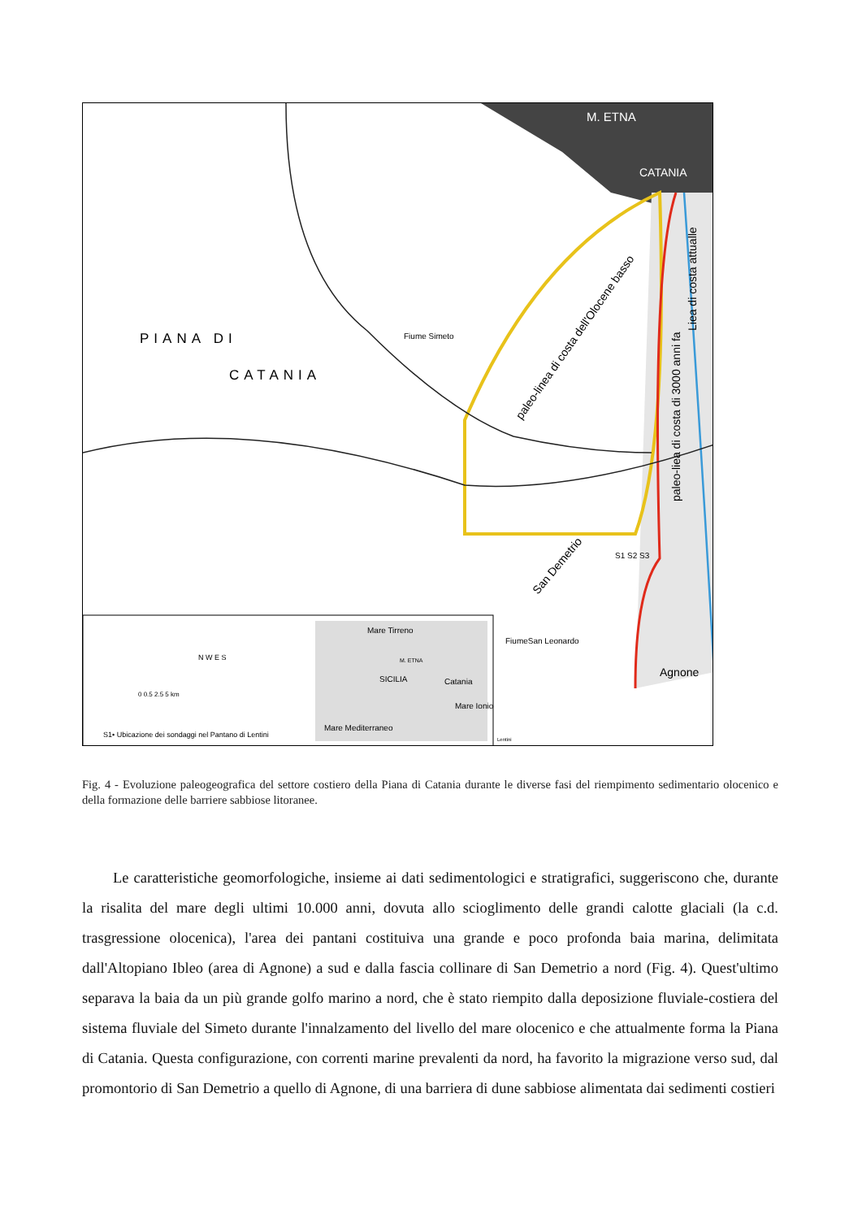M. ETNA
CATANIA
PIANA DI
CATANIA
Fiume Simeto
paleo-linea di costa dell'Olocene basso
paleo-liea di costa di 3000 anni fa
Liea di costa attualle
San Demetrio
S1 S2 S3
FiumeSan Leonardo
Agnone
N W E S
0 0.5 2.5 5 km
S1• Ubicazione dei sondaggi nel Pantano di Lentini
Mare Tirreno
M. ETNA
SICILIA
Catania
Mare Ionio
Mare Mediterraneo
Lentini
Fig. 4 - Evoluzione paleogeografica del settore costiero della Piana di Catania durante le diverse fasi del riempimento sedimentario olocenico e della formazione delle barriere sabbiose litoranee.
Le caratteristiche geomorfologiche, insieme ai dati sedimentologici e stratigrafici, suggeriscono che, durante la risalita del mare degli ultimi 10.000 anni, dovuta allo scioglimento delle grandi calotte glaciali (la c.d. trasgressione olocenica), l'area dei pantani costituiva una grande e poco profonda baia marina, delimitata dall'Altopiano Ibleo (area di Agnone) a sud e dalla fascia collinare di San Demetrio a nord (Fig. 4). Quest'ultimo separava la baia da un più grande golfo marino a nord, che è stato riempito dalla deposizione fluviale-costiera del sistema fluviale del Simeto durante l'innalzamento del livello del mare olocenico e che attualmente forma la Piana di Catania. Questa configurazione, con correnti marine prevalenti da nord, ha favorito la migrazione verso sud, dal promontorio di San Demetrio a quello di Agnone, di una barriera di dune sabbiose alimentata dai sedimenti costieri